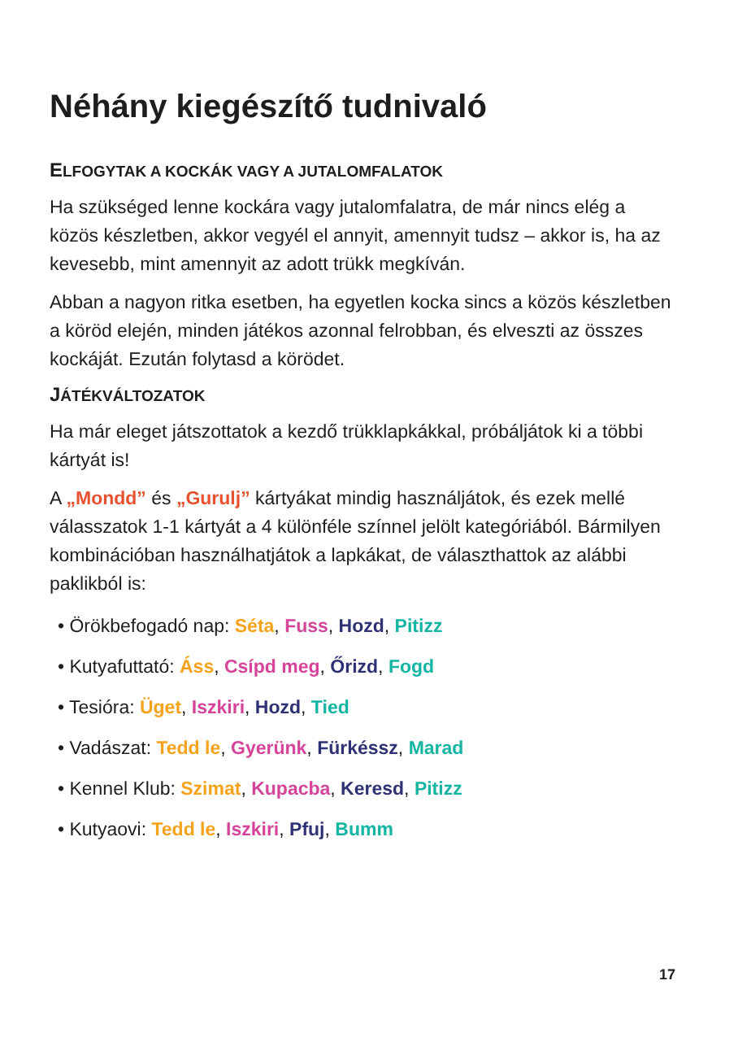Néhány kiegészítő tudnivaló
ELFOGYTAK A KOCKÁK VAGY A JUTALOMFALATOK
Ha szükséged lenne kockára vagy jutalomfalatra, de már nincs elég a közös készletben, akkor vegyél el annyit, amennyit tudsz – akkor is, ha az kevesebb, mint amennyit az adott trükk megkíván.
Abban a nagyon ritka esetben, ha egyetlen kocka sincs a közös készletben a köröd elején, minden játékos azonnal felrobban, és elveszti az összes kockáját. Ezután folytasd a körödet.
JÁTÉKVÁLTOZATOK
Ha már eleget játszottatok a kezdő trükklapkákkal, próbáljátok ki a többi kártyát is!
A „Mondd” és „Gurulj” kártyákat mindig használjátok, és ezek mellé válasszatok 1-1 kártyát a 4 különféle színnel jelölt kategóriából. Bármilyen kombinációban használhatjátok a lapkákat, de választhattok az alábbi paklikból is:
• Örökbefogadó nap: Séta, Fuss, Hozd, Pitizz
• Kutyafuttató: Áss, Csípd meg, Őrizd, Fogd
• Tesióra: Üget, Iszkiri, Hozd, Tied
• Vadászat: Tedd le, Gyerünk, Fürkéssz, Marad
• Kennel Klub: Szimat, Kupacba, Keresd, Pitizz
• Kutyaovi: Tedd le, Iszkiri, Pfuj, Bumm
17